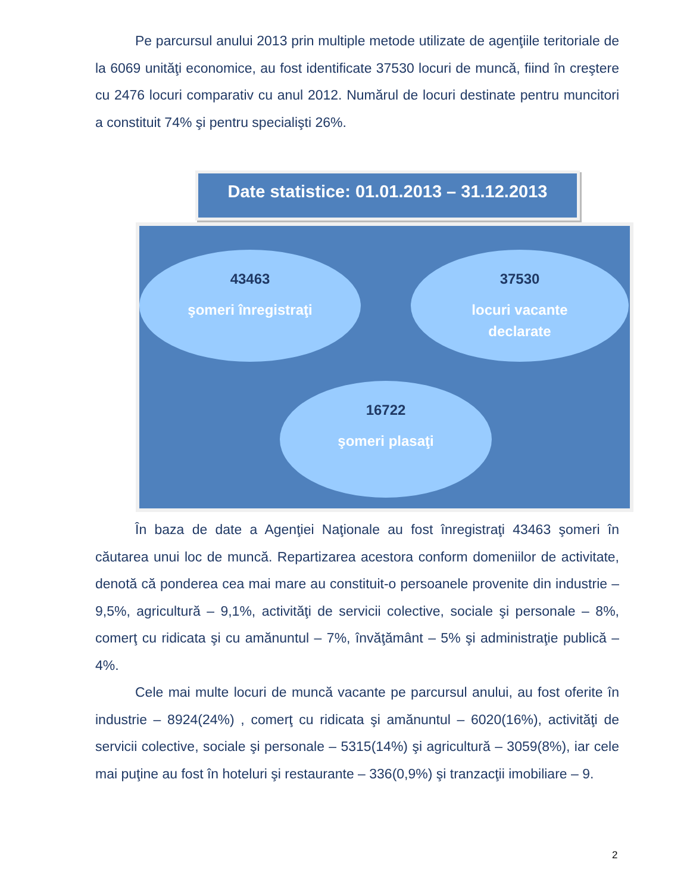Pe parcursul anului 2013 prin multiple metode utilizate de agenţiile teritoriale de la 6069 unităţi economice, au fost identificate 37530 locuri de muncă, fiind în creştere cu 2476 locuri comparativ cu anul 2012. Numărul de locuri destinate pentru muncitori a constituit 74% şi pentru specialişti 26%.
Date statistice: 01.01.2013 – 31.12.2013
43463
şomeri înregistraţi
37530
locuri vacante
declarate
16722
şomeri plasaţi
În baza de date a Agenţiei Naţionale au fost înregistraţi 43463 şomeri în căutarea unui loc de muncă. Repartizarea acestora conform domeniilor de activitate, denotă că ponderea cea mai mare au constituit-o persoanele provenite din industrie – 9,5%, agricultură – 9,1%, activităţi de servicii colective, sociale şi personale – 8%, comerţ cu ridicata şi cu amănuntul – 7%, învăţământ – 5% şi administraţie publică – 4%.
Cele mai multe locuri de muncă vacante pe parcursul anului, au fost oferite în industrie – 8924(24%) , comerţ cu ridicata şi amănuntul – 6020(16%), activităţi de servicii colective, sociale şi personale – 5315(14%) şi agricultură – 3059(8%), iar cele mai puţine au fost în hoteluri şi restaurante – 336(0,9%) şi tranzacţii imobiliare – 9.
2